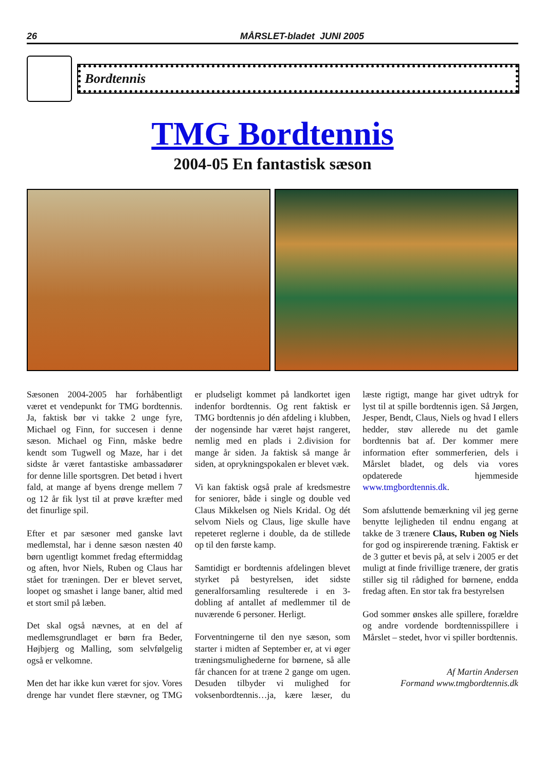26 MÅRSLET-bladet JUNI 2005
Bordtennis
TMG Bordtennis
2004-05 En fantastisk sæson
Sæsonen 2004-2005 har forhåbentligt været et vendepunkt for TMG bordtennis. Ja, faktisk bør vi takke 2 unge fyre, Michael og Finn, for succesen i denne sæson. Michael og Finn, måske bedre kendt som Tugwell og Maze, har i det sidste år været fantastiske ambassadører for denne lille sportsgren. Det betød i hvert fald, at mange af byens drenge mellem 7 og 12 år fik lyst til at prøve kræfter med det finurlige spil.
Efter et par sæsoner med ganske lavt medlemstal, har i denne sæson næsten 40 børn ugentligt kommet fredag eftermiddag og aften, hvor Niels, Ruben og Claus har stået for træningen. Der er blevet servet, loopet og smashet i lange baner, altid med et stort smil på læben.
Det skal også nævnes, at en del af medlemsgrundlaget er børn fra Beder, Højbjerg og Malling, som selvfølgelig også er velkomne.
Men det har ikke kun været for sjov. Vores drenge har vundet flere stævner, og TMG er pludseligt kommet på landkortet igen indenfor bordtennis. Og rent faktisk er TMG bordtennis jo dén afdeling i klubben, der nogensinde har været højst rangeret, nemlig med en plads i 2.division for mange år siden. Ja faktisk så mange år siden, at oprykningspokalen er blevet væk.
Vi kan faktisk også prale af kredsmestre for seniorer, både i single og double ved Claus Mikkelsen og Niels Kridal. Og dét selvom Niels og Claus, lige skulle have repeteret reglerne i double, da de stillede op til den første kamp.
Samtidigt er bordtennis afdelingen blevet styrket på bestyrelsen, idet sidste generalforsamling resulterede i en 3-dobling af antallet af medlemmer til de nuværende 6 personer. Herligt.
Forventningerne til den nye sæson, som starter i midten af September er, at vi øger træningsmulighederne for børnene, så alle får chancen for at træne 2 gange om ugen. Desuden tilbyder vi mulighed for voksenbordtennis…ja, kære læser, du læste rigtigt, mange har givet udtryk for lyst til at spille bordtennis igen. Så Jørgen, Jesper, Bendt, Claus, Niels og hvad I ellers hedder, støv allerede nu det gamle bordtennis bat af. Der kommer mere information efter sommerferien, dels i Mårslet bladet, og dels via vores opdaterede hjemmeside www.tmgbordtennis.dk.
Som afsluttende bemærkning vil jeg gerne benytte lejligheden til endnu engang at takke de 3 trænere Claus, Ruben og Niels for god og inspirerende træning. Faktisk er de 3 gutter et bevis på, at selv i 2005 er det muligt at finde frivillige trænere, der gratis stiller sig til rådighed for børnene, endda fredag aften. En stor tak fra bestyrelsen
God sommer ønskes alle spillere, forældre og andre vordende bordtennisspillere i Mårslet – stedet, hvor vi spiller bordtennis.
Af Martin Andersen
Formand www.tmgbordtennis.dk